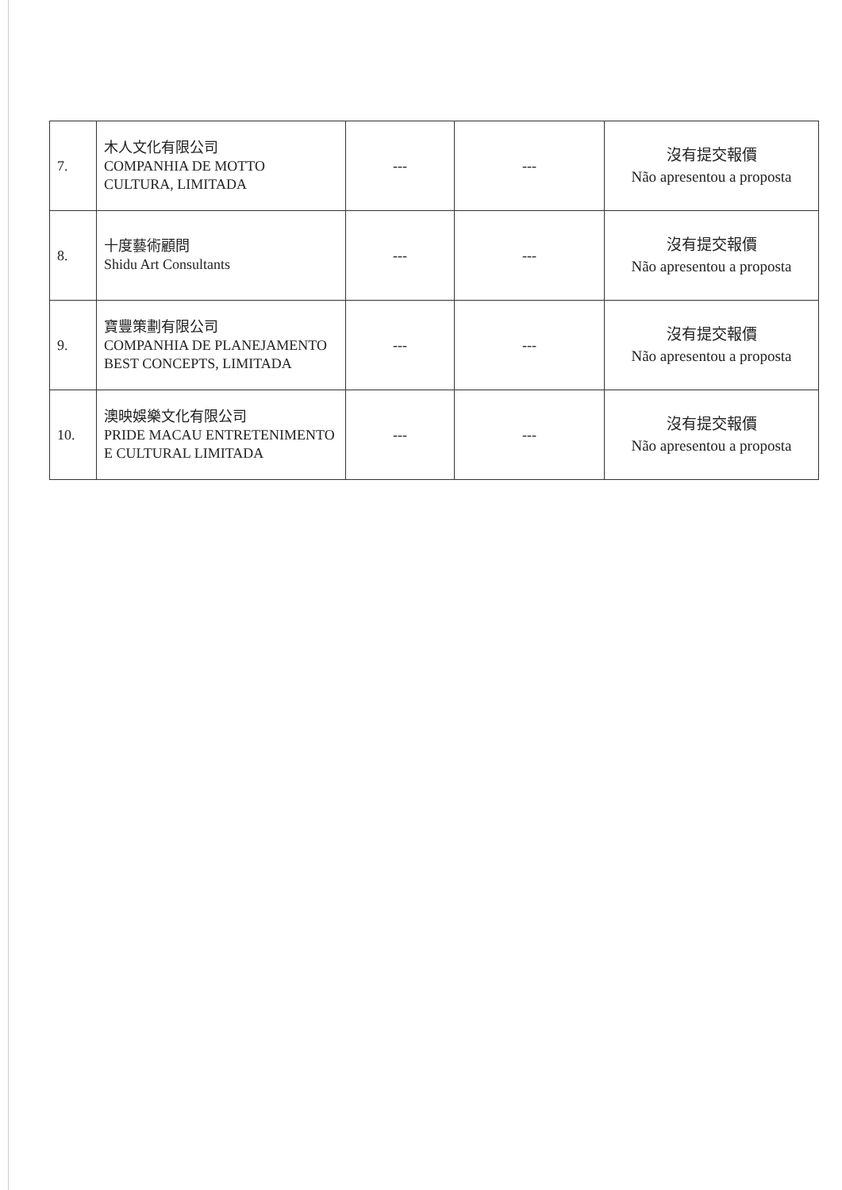| 7. | 木人文化有限公司 COMPANHIA DE MOTTO CULTURA, LIMITADA | --- | --- | 沒有提交報價 Não apresentou a proposta |
| 8. | 十度藝術顧問 Shidu Art Consultants | --- | --- | 沒有提交報價 Não apresentou a proposta |
| 9. | 寶豐策劃有限公司 COMPANHIA DE PLANEJAMENTO BEST CONCEPTS, LIMITADA | --- | --- | 沒有提交報價 Não apresentou a proposta |
| 10. | 澳映娛樂文化有限公司 PRIDE MACAU ENTRETENIMENTO E CULTURAL LIMITADA | --- | --- | 沒有提交報價 Não apresentou a proposta |